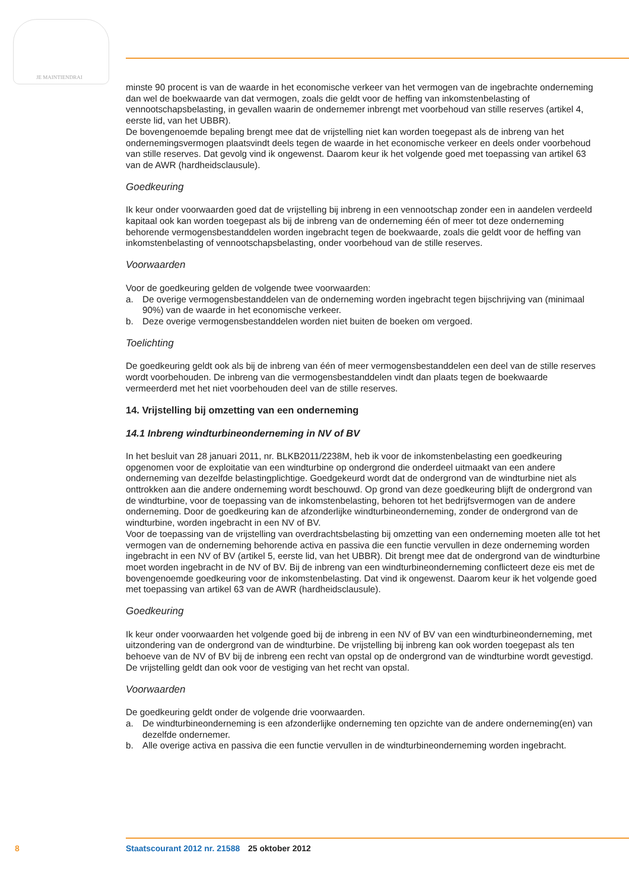JE MAINTIENDRAI
minste 90 procent is van de waarde in het economische verkeer van het vermogen van de ingebrachte onderneming dan wel de boekwaarde van dat vermogen, zoals die geldt voor de heffing van inkom­stenbelasting of vennootschapsbelasting, in gevallen waarin de ondernemer inbrengt met voorbe­houd van stille reserves (artikel 4, eerste lid, van het UBBR).
De bovengenoemde bepaling brengt mee dat de vrijstelling niet kan worden toegepast als de inbreng van het ondernemingsvermogen plaatsvindt deels tegen de waarde in het economische verkeer en deels onder voorbehoud van stille reserves. Dat gevolg vind ik ongewenst. Daarom keur ik het volgende goed met toepassing van artikel 63 van de AWR (hardheidsclausule).
Goedkeuring
Ik keur onder voorwaarden goed dat de vrijstelling bij inbreng in een vennootschap zonder een in aandelen verdeeld kapitaal ook kan worden toegepast als bij de inbreng van de onderneming één of meer tot deze onderneming behorende vermogensbestanddelen worden ingebracht tegen de boekwaarde, zoals die geldt voor de heffing van inkomstenbelasting of vennootschapsbelasting, onder voorbehoud van de stille reserves.
Voorwaarden
Voor de goedkeuring gelden de volgende twee voorwaarden:
a. De overige vermogensbestanddelen van de onderneming worden ingebracht tegen bijschrijving van (minimaal 90%) van de waarde in het economische verkeer.
b. Deze overige vermogensbestanddelen worden niet buiten de boeken om vergoed.
Toelichting
De goedkeuring geldt ook als bij de inbreng van één of meer vermogensbestanddelen een deel van de stille reserves wordt voorbehouden. De inbreng van die vermogensbestanddelen vindt dan plaats tegen de boekwaarde vermeerderd met het niet voorbehouden deel van de stille reserves.
14. Vrijstelling bij omzetting van een onderneming
14.1 Inbreng windturbineonderneming in NV of BV
In het besluit van 28 januari 2011, nr. BLKB2011/2238M, heb ik voor de inkomstenbelasting een goedkeuring opgenomen voor de exploitatie van een windturbine op ondergrond die onderdeel uitmaakt van een andere onderneming van dezelfde belastingplichtige. Goedgekeurd wordt dat de ondergrond van de windturbine niet als onttrokken aan die andere onderneming wordt beschouwd. Op grond van deze goedkeuring blijft de ondergrond van de windturbine, voor de toepassing van de inkomstenbelasting, behoren tot het bedrijfsvermogen van de andere onderneming. Door de goedkeuring kan de afzonderlijke windturbineonderneming, zonder de ondergrond van de windtur­bine, worden ingebracht in een NV of BV.
Voor de toepassing van de vrijstelling van overdrachtsbelasting bij omzetting van een onderneming moeten alle tot het vermogen van de onderneming behorende activa en passiva die een functie vervullen in deze onderneming worden ingebracht in een NV of BV (artikel 5, eerste lid, van het UBBR). Dit brengt mee dat de ondergrond van de windturbine moet worden ingebracht in de NV of BV. Bij de inbreng van een windturbineonderneming conflicteert deze eis met de bovengenoemde goedkeuring voor de inkomstenbelasting. Dat vind ik ongewenst. Daarom keur ik het volgende goed met toepassing van artikel 63 van de AWR (hardheidsclausule).
Goedkeuring
Ik keur onder voorwaarden het volgende goed bij de inbreng in een NV of BV van een windturbineon­derneming, met uitzondering van de ondergrond van de windturbine. De vrijstelling bij inbreng kan ook worden toegepast als ten behoeve van de NV of BV bij de inbreng een recht van opstal op de ondergrond van de windturbine wordt gevestigd. De vrijstelling geldt dan ook voor de vestiging van het recht van opstal.
Voorwaarden
De goedkeuring geldt onder de volgende drie voorwaarden.
a. De windturbineonderneming is een afzonderlijke onderneming ten opzichte van de andere onderneming(en) van dezelfde ondernemer.
b. Alle overige activa en passiva die een functie vervullen in de windturbineonderneming worden ingebracht.
8 Staatscourant 2012 nr. 21588 25 oktober 2012